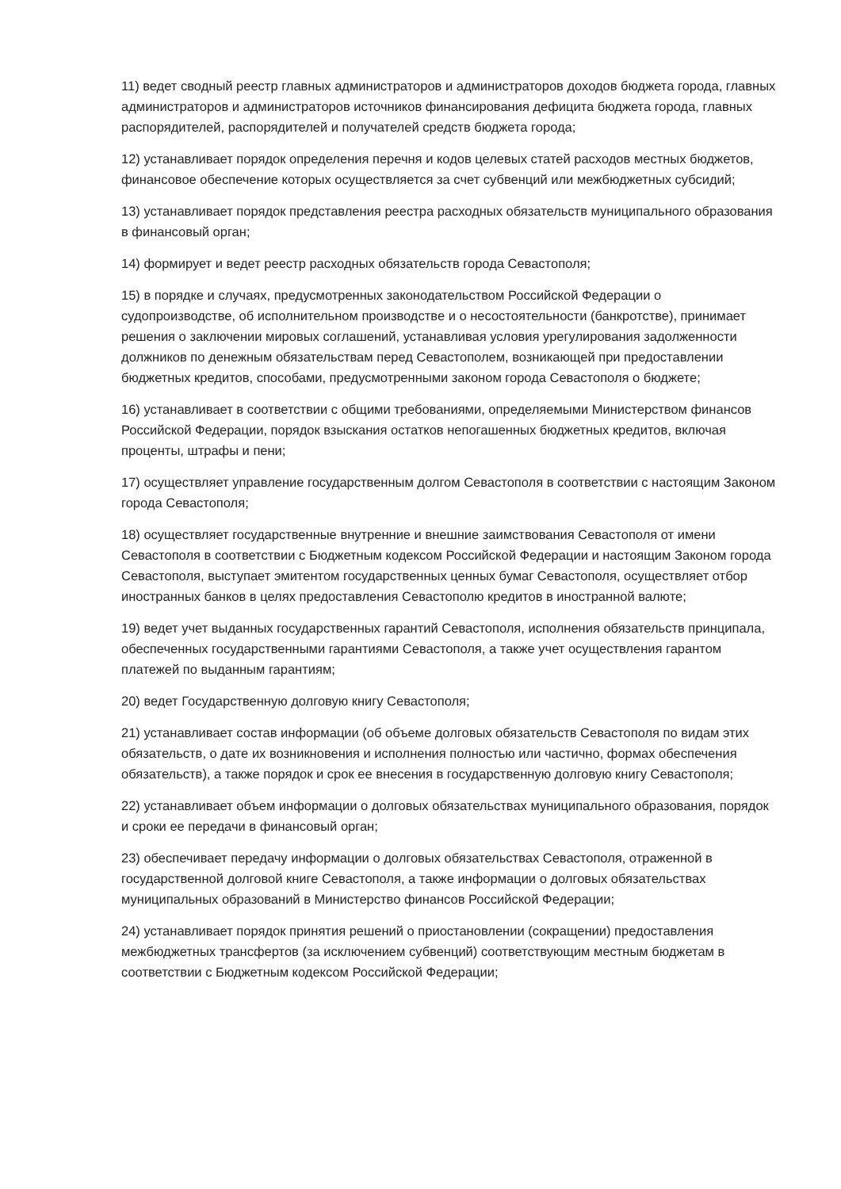11) ведет сводный реестр главных администраторов и администраторов доходов бюджета города, главных администраторов и администраторов источников финансирования дефицита бюджета города, главных распорядителей, распорядителей и получателей средств бюджета города;
12) устанавливает порядок определения перечня и кодов целевых статей расходов местных бюджетов, финансовое обеспечение которых осуществляется за счет субвенций или межбюджетных субсидий;
13) устанавливает порядок представления реестра расходных обязательств муниципального образования в финансовый орган;
14) формирует и ведет реестр расходных обязательств города Севастополя;
15) в порядке и случаях, предусмотренных законодательством Российской Федерации о судопроизводстве, об исполнительном производстве и о несостоятельности (банкротстве), принимает решения о заключении мировых соглашений, устанавливая условия урегулирования задолженности должников по денежным обязательствам перед Севастополем, возникающей при предоставлении бюджетных кредитов, способами, предусмотренными законом города Севастополя о бюджете;
16) устанавливает в соответствии с общими требованиями, определяемыми Министерством финансов Российской Федерации, порядок взыскания остатков непогашенных бюджетных кредитов, включая проценты, штрафы и пени;
17) осуществляет управление государственным долгом Севастополя в соответствии с настоящим Законом города Севастополя;
18) осуществляет государственные внутренние и внешние заимствования Севастополя от имени Севастополя в соответствии с Бюджетным кодексом Российской Федерации и настоящим Законом города Севастополя, выступает эмитентом государственных ценных бумаг Севастополя, осуществляет отбор иностранных банков в целях предоставления Севастополю кредитов в иностранной валюте;
19) ведет учет выданных государственных гарантий Севастополя, исполнения обязательств принципала, обеспеченных государственными гарантиями Севастополя, а также учет осуществления гарантом платежей по выданным гарантиям;
20) ведет Государственную долговую книгу Севастополя;
21) устанавливает состав информации (об объеме долговых обязательств Севастополя по видам этих обязательств, о дате их возникновения и исполнения полностью или частично, формах обеспечения обязательств), а также порядок и срок ее внесения в государственную долговую книгу Севастополя;
22) устанавливает объем информации о долговых обязательствах муниципального образования, порядок и сроки ее передачи в финансовый орган;
23) обеспечивает передачу информации о долговых обязательствах Севастополя, отраженной в государственной долговой книге Севастополя, а также информации о долговых обязательствах муниципальных образований в Министерство финансов Российской Федерации;
24) устанавливает порядок принятия решений о приостановлении (сокращении) предоставления межбюджетных трансфертов (за исключением субвенций) соответствующим местным бюджетам в соответствии с Бюджетным кодексом Российской Федерации;